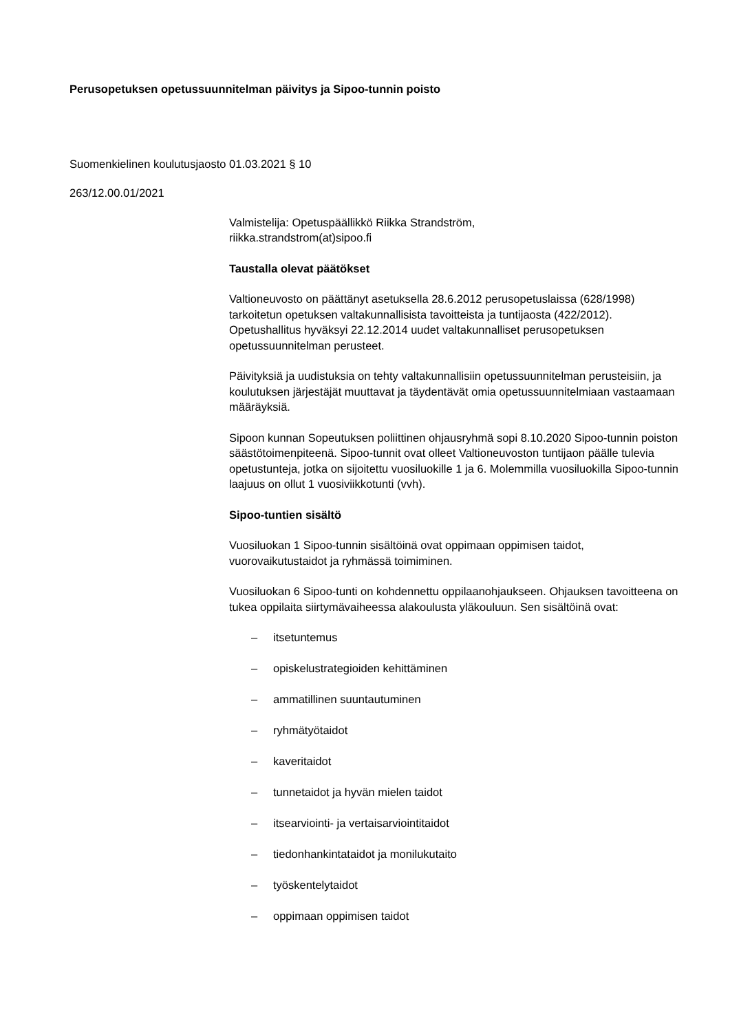Perusopetuksen opetussuunnitelman päivitys ja Sipoo-tunnin poisto
Suomenkielinen koulutusjaosto 01.03.2021 § 10
263/12.00.01/2021
Valmistelija: Opetuspäällikkö Riikka Strandström,
riikka.strandstrom(at)sipoo.fi
Taustalla olevat päätökset
Valtioneuvosto on päättänyt asetuksella 28.6.2012 perusopetuslaissa (628/1998) tarkoitetun opetuksen valtakunnallisista tavoitteista ja tuntijaosta (422/2012). Opetushallitus hyväksyi 22.12.2014 uudet valtakunnalliset perusopetuksen opetussuunnitelman perusteet.
Päivityksiä ja uudistuksia on tehty valtakunnallisiin opetussuunnitelman perusteisiin, ja koulutuksen järjestäjät muuttavat ja täydentävät omia opetussuunnitelmiaan vastaamaan määräyksiä.
Sipoon kunnan Sopeutuksen poliittinen ohjausryhmä sopi 8.10.2020 Sipoo-tunnin poiston säästötoimenpiteenä. Sipoo-tunnit ovat olleet Valtioneuvoston tuntijaon päälle tulevia opetustunteja, jotka on sijoitettu vuosiluokille 1 ja 6. Molemmilla vuosiluokilla Sipoo-tunnin laajuus on ollut 1 vuosiviikkotunti (vvh).
Sipoo-tuntien sisältö
Vuosiluokan 1 Sipoo-tunnin sisältöinä ovat oppimaan oppimisen taidot, vuorovaikutustaidot ja ryhmässä toimiminen.
Vuosiluokan 6 Sipoo-tunti on kohdennettu oppilaanohjaukseen. Ohjauksen tavoitteena on tukea oppilaita siirtymävaiheessa alakoulusta yläkouluun. Sen sisältöinä ovat:
– itsetuntemus
– opiskelustrategioiden kehittäminen
– ammatillinen suuntautuminen
– ryhmätyötaidot
– kaveritaidot
– tunnetaidot ja hyvän mielen taidot
– itsearviointi- ja vertaisarviointitaidot
– tiedonhankintataidot ja monilukutaito
– työskentelytaidot
– oppimaan oppimisen taidot